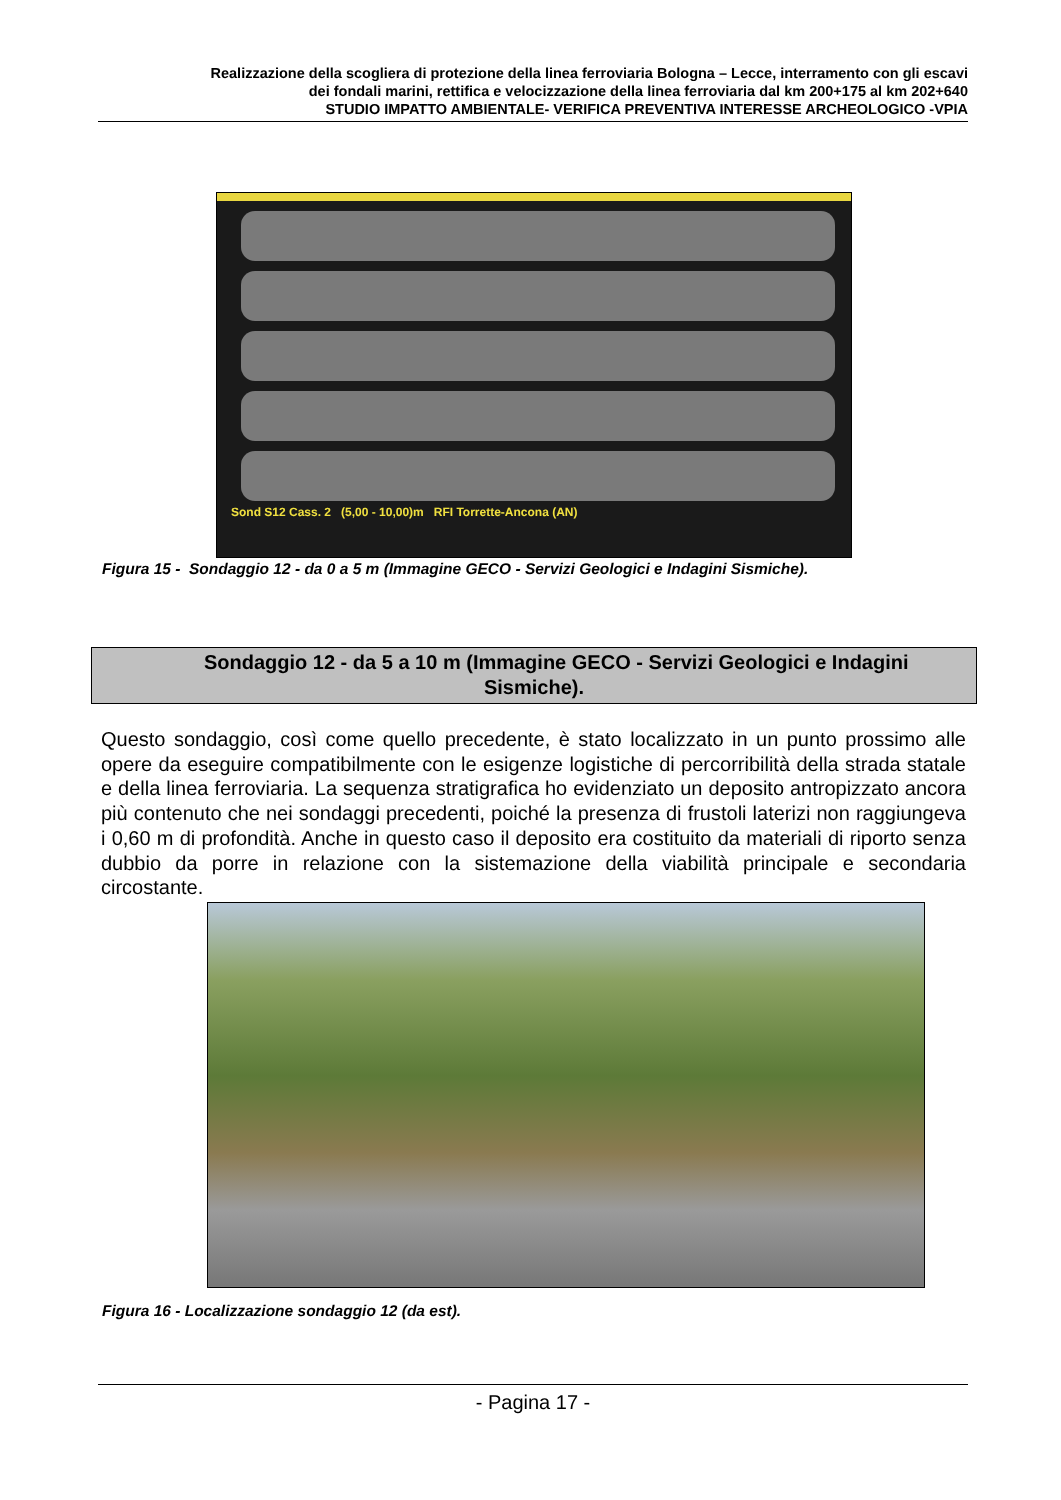Realizzazione della scogliera di protezione della linea ferroviaria Bologna – Lecce, interramento con gli escavi
dei fondali marini, rettifica e velocizzazione della linea ferroviaria dal km 200+175 al km 202+640
STUDIO IMPATTO AMBIENTALE- VERIFICA PREVENTIVA INTERESSE ARCHEOLOGICO -VPIA
Sond S12 Cass. 2 (5,00 - 10,00)m RFI Torrette-Ancona (AN)
Figura 15 - Sondaggio 12 - da 0 a 5 m (Immagine GECO - Servizi Geologici e Indagini Sismiche).
Sondaggio 12 - da 5 a 10 m (Immagine GECO - Servizi Geologici e Indagini
Sismiche).
Questo sondaggio, così come quello precedente, è stato localizzato in un punto prossimo alle opere da eseguire compatibilmente con le esigenze logistiche di percorribilità della strada statale e della linea ferroviaria. La sequenza stratigrafica ho evidenziato un deposito antropizzato ancora più contenuto che nei sondaggi precedenti, poiché la presenza di frustoli laterizi non raggiungeva i 0,60 m di profondità. Anche in questo caso il deposito era costituito da materiali di riporto senza dubbio da porre in relazione con la sistemazione della viabilità principale e secondaria circostante.
Figura 16 - Localizzazione sondaggio 12 (da est).
- Pagina 17 -